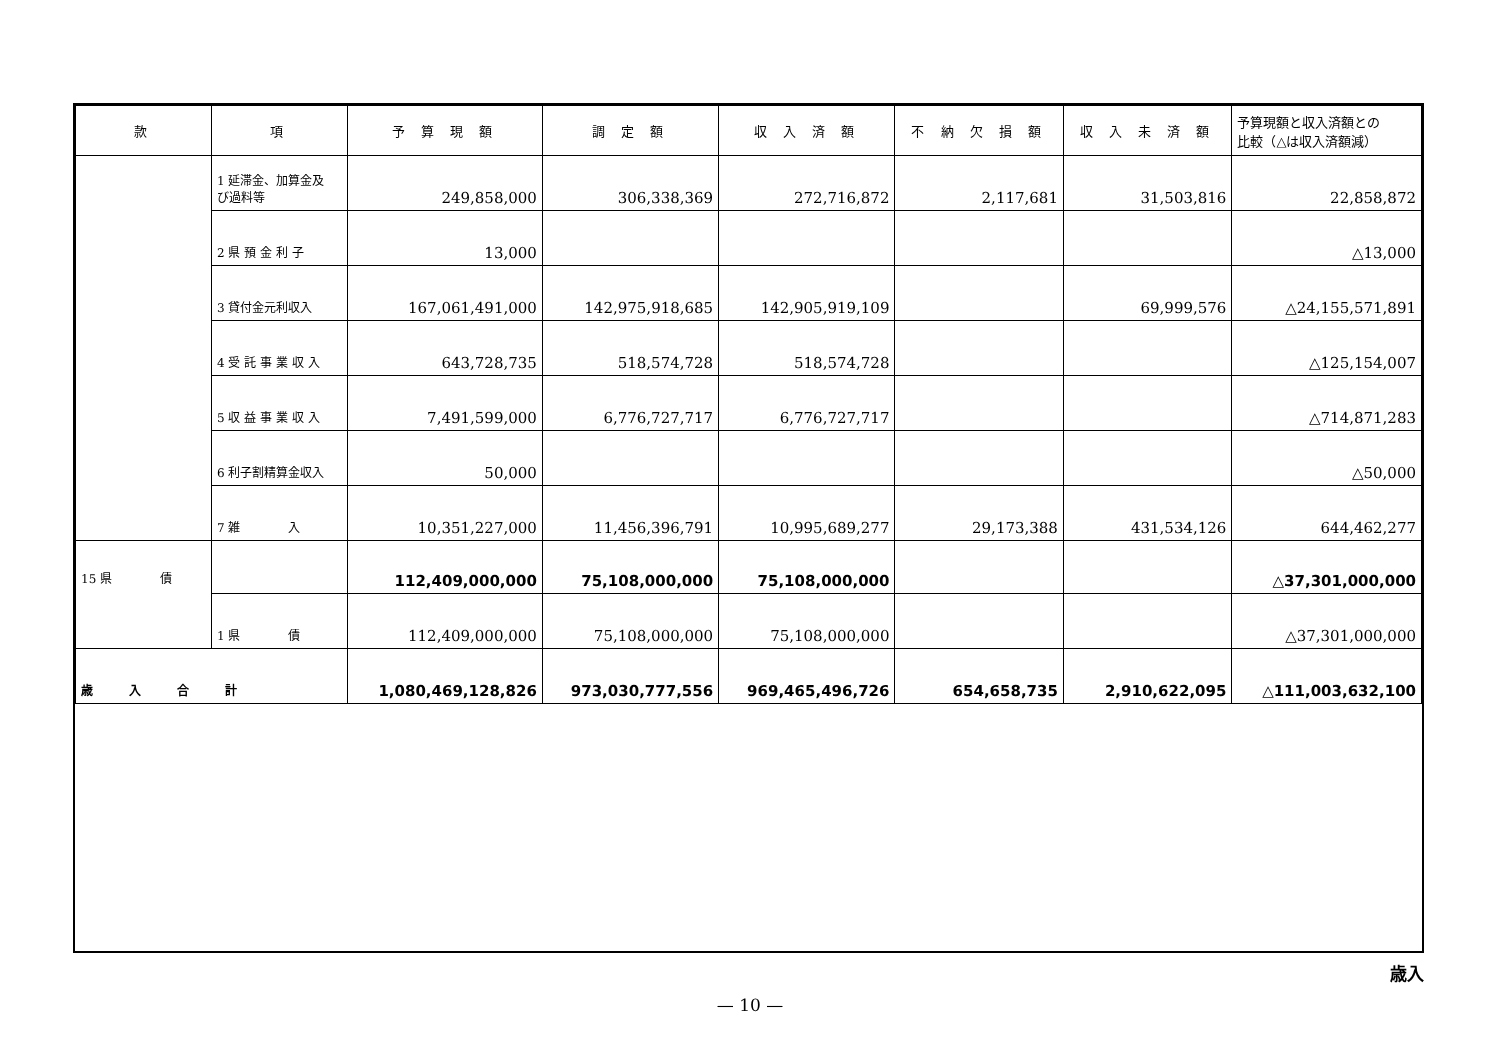| 款 | 項 | 予 算 現 額 | 調 定 額 | 収 入 済 額 | 不 納 欠 損 額 | 収 入 未 済 額 | 予算現額と収入済額との 比較（△は収入済額減） |
| --- | --- | --- | --- | --- | --- | --- | --- |
| | 1 延滞金、加算金及 び過料等 | 249,858,000 | 306,338,369 | 272,716,872 | 2,117,681 | 31,503,816 | 22,858,872 |
| | 2 県 預 金 利 子 | 13,000 | | | | | △13,000 |
| | 3 貸付金元利収入 | 167,061,491,000 | 142,975,918,685 | 142,905,919,109 | | 69,999,576 | △24,155,571,891 |
| | 4 受 託 事 業 収 入 | 643,728,735 | 518,574,728 | 518,574,728 | | | △125,154,007 |
| | 5 収 益 事 業 収 入 | 7,491,599,000 | 6,776,727,717 | 6,776,727,717 | | | △714,871,283 |
| | 6 利子割精算金収入 | 50,000 | | | | | △50,000 |
| | 7 雑 入 | 10,351,227,000 | 11,456,396,791 | 10,995,689,277 | 29,173,388 | 431,534,126 | 644,462,277 |
| 15 県 債 | | 112,409,000,000 | 75,108,000,000 | 75,108,000,000 | | | △37,301,000,000 |
| | 1 県 債 | 112,409,000,000 | 75,108,000,000 | 75,108,000,000 | | | △37,301,000,000 |
| 歳 入 合 計 | | 1,080,469,128,826 | 973,030,777,556 | 969,465,496,726 | 654,658,735 | 2,910,622,095 | △111,003,632,100 |
歳入
— 10 —